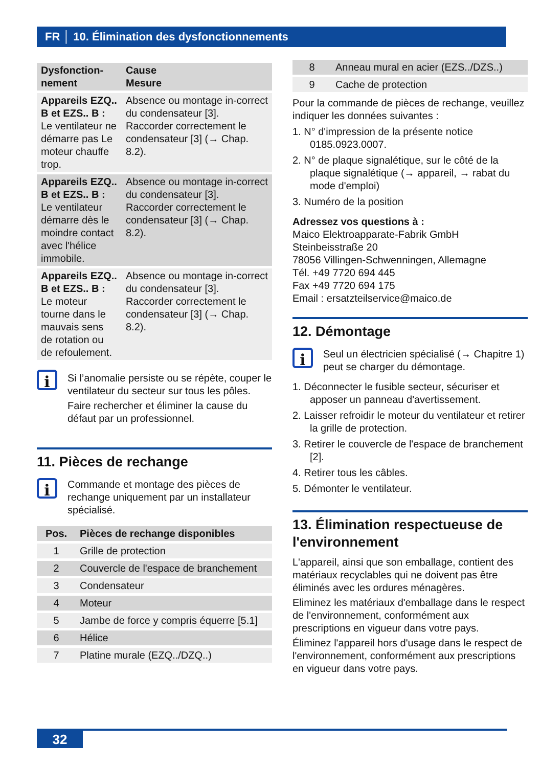FR │ 10. Élimination des dysfonctionnements
| Dysfonction- nement | Cause Mesure |
| --- | --- |
| Appareils EZQ.. B et EZS.. B : Le ventilateur ne démarre pas Le moteur chauffe trop. | Absence ou montage in-correct du condensateur [3]. Raccorder correctement le condensateur [3] (→ Chap. 8.2). |
| Appareils EZQ.. B et EZS.. B : Le ventilateur démarre dès le moindre contact avec l'hélice immobile. | Absence ou montage in-correct du condensateur [3]. Raccorder correctement le condensateur [3] (→ Chap. 8.2). |
| Appareils EZQ.. B et EZS.. B : Le moteur tourne dans le mauvais sens de rotation ou de refoulement. | Absence ou montage in-correct du condensateur [3]. Raccorder correctement le condensateur [3] (→ Chap. 8.2). |
i
Si l’anomalie persiste ou se répète, couper le ventilateur du secteur sur tous les pôles.
Faire rechercher et éliminer la cause du défaut par un professionnel.
11. Pièces de rechange
i
Commande et montage des pièces de rechange uniquement par un installateur spécialisé.
| Pos. | Pièces de rechange disponibles |
| --- | --- |
| 1 | Grille de protection |
| 2 | Couvercle de l'espace de branchement |
| 3 | Condensateur |
| 4 | Moteur |
| 5 | Jambe de force y compris équerre [5.1] |
| 6 | Hélice |
| 7 | Platine murale (EZQ../DZQ..) |
| 8 | Anneau mural en acier (EZS../DZS..) |
| 9 | Cache de protection |
Pour la commande de pièces de rechange, veuillez indiquer les données suivantes :
1. N° d'impression de la présente notice 0185.0923.0007.
2. N° de plaque signalétique, sur le côté de la plaque signalétique (→ appareil, → rabat du mode d'emploi)
3. Numéro de la position
Adressez vos questions à :
Maico Elektroapparate-Fabrik GmbH
Steinbeisstraße 20
78056 Villingen-Schwenningen, Allemagne
Tél. +49 7720 694 445
Fax +49 7720 694 175
Email : ersatzteilservice@maico.de
12. Démontage
i
Seul un électricien spécialisé (→ Chapitre 1) peut se charger du démontage.
1. Déconnecter le fusible secteur, sécuriser et apposer un panneau d'avertissement.
2. Laisser refroidir le moteur du ventilateur et retirer la grille de protection.
3. Retirer le couvercle de l'espace de branchement [2].
4. Retirer tous les câbles.
5. Démonter le ventilateur.
13. Élimination respectueuse de l'environnement
L'appareil, ainsi que son emballage, contient des matériaux recyclables qui ne doivent pas être éliminés avec les ordures ménagères.
Eliminez les matériaux d'emballage dans le respect de l'environnement, conformément aux prescriptions en vigueur dans votre pays.
Éliminez l'appareil hors d'usage dans le respect de l'environnement, conformément aux prescriptions en vigueur dans votre pays.
32